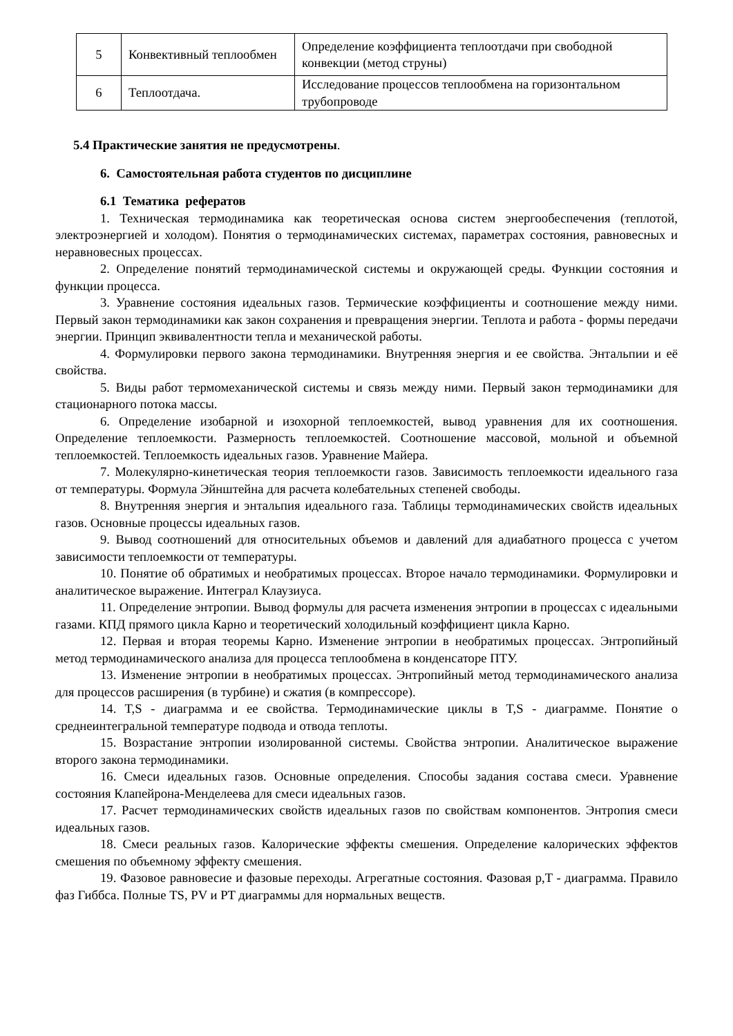| 5 | Конвективный теплообмен | Определение коэффициента теплоотдачи при свободной конвекции (метод струны) |
| 6 | Теплоотдача. | Исследование процессов теплообмена на горизонтальном трубопроводе |
5.4 Практические занятия не предусмотрены.
6. Самостоятельная работа студентов по дисциплине
6.1 Тематика рефератов
1. Техническая термодинамика как теоретическая основа систем энергообеспечения (теплотой, электроэнергией и холодом). Понятия о термодинамических системах, параметрах состояния, равновесных и неравновесных процессах.
2. Определение понятий термодинамической системы и окружающей среды. Функции состояния и функции процесса.
3. Уравнение состояния идеальных газов. Термические коэффициенты и соотношение между ними. Первый закон термодинамики как закон сохранения и превращения энергии. Теплота и работа - формы передачи энергии. Принцип эквивалентности тепла и механической работы.
4. Формулировки первого закона термодинамики. Внутренняя энергия и ее свойства. Энтальпии и её свойства.
5. Виды работ термомеханической системы и связь между ними. Первый закон термодинамики для стационарного потока массы.
6. Определение изобарной и изохорной теплоемкостей, вывод уравнения для их соотношения. Определение теплоемкости. Размерность теплоемкостей. Соотношение массовой, мольной и объемной теплоемкостей. Теплоемкость идеальных газов. Уравнение Майера.
7. Молекулярно-кинетическая теория теплоемкости газов. Зависимость теплоемкости идеального газа от температуры. Формула Эйнштейна для расчета колебательных степеней свободы.
8. Внутренняя энергия и энтальпия идеального газа. Таблицы термодинамических свойств идеальных газов. Основные процессы идеальных газов.
9. Вывод соотношений для относительных объемов и давлений для адиабатного процесса с учетом зависимости теплоемкости от температуры.
10. Понятие об обратимых и необратимых процессах. Второе начало термодинамики. Формулировки и аналитическое выражение. Интеграл Клаузиуса.
11. Определение энтропии. Вывод формулы для расчета изменения энтропии в процессах с идеальными газами. КПД прямого цикла Карно и теоретический холодильный коэффициент цикла Карно.
12. Первая и вторая теоремы Карно. Изменение энтропии в необратимых процессах. Энтропийный метод термодинамического анализа для процесса теплообмена в конденсаторе ПТУ.
13. Изменение энтропии в необратимых процессах. Энтропийный метод термодинамического анализа для процессов расширения (в турбине) и сжатия (в компрессоре).
14. T,S - диаграмма и ее свойства. Термодинамические циклы в T,S - диаграмме. Понятие о среднеинтегральной температуре подвода и отвода теплоты.
15. Возрастание энтропии изолированной системы. Свойства энтропии. Аналитическое выражение второго закона термодинамики.
16. Смеси идеальных газов. Основные определения. Способы задания состава смеси. Уравнение состояния Клапейрона-Менделеева для смеси идеальных газов.
17. Расчет термодинамических свойств идеальных газов по свойствам компонентов. Энтропия смеси идеальных газов.
18. Смеси реальных газов. Калорические эффекты смешения. Определение калорических эффектов смешения по объемному эффекту смешения.
19. Фазовое равновесие и фазовые переходы. Агрегатные состояния. Фазовая p,T - диаграмма. Правило фаз Гиббса. Полные TS, PV и PT диаграммы для нормальных веществ.